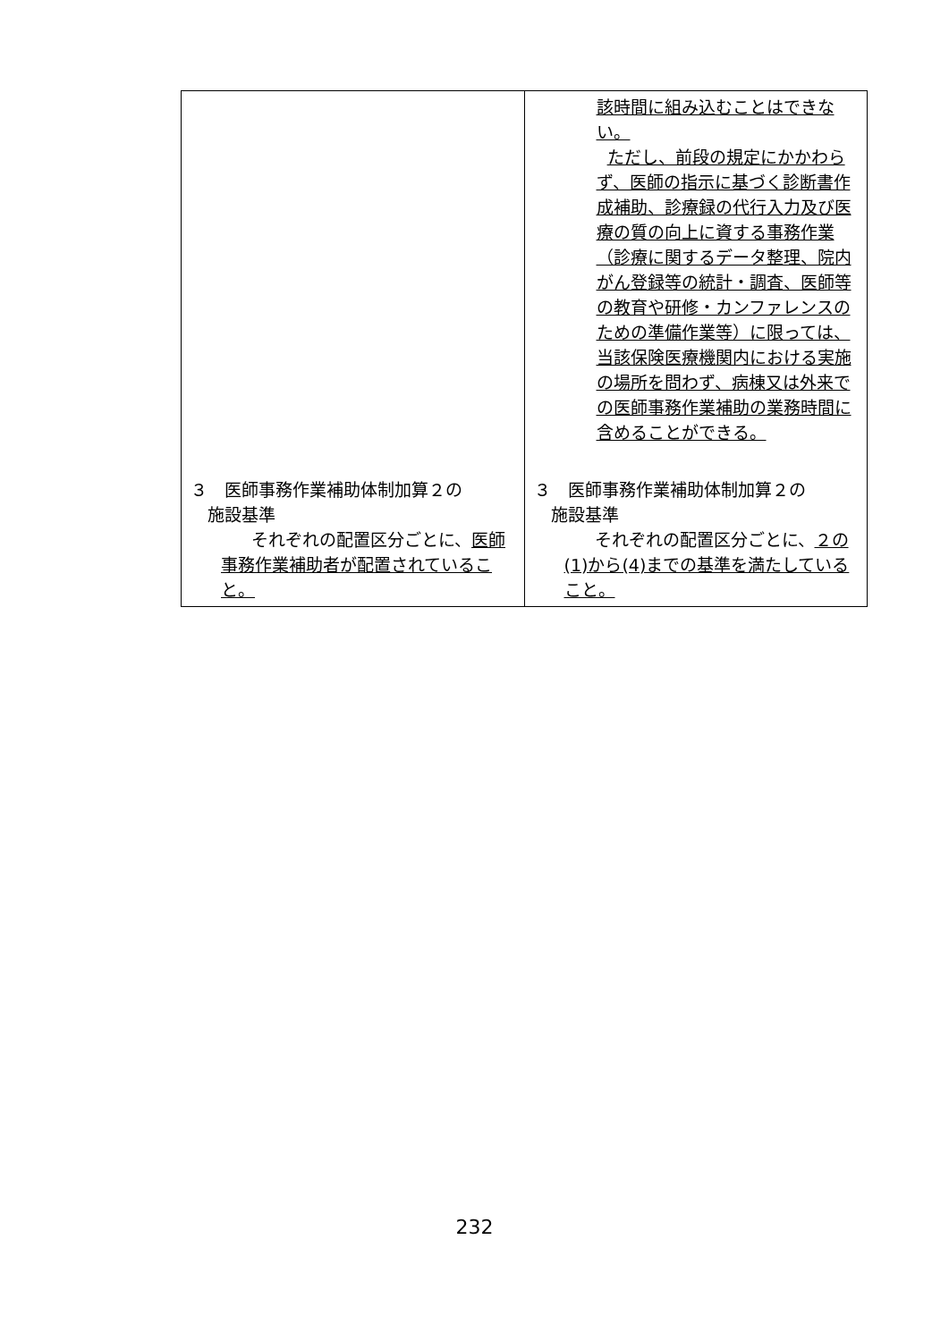| | 該時間に組み込むことはできない。 ただし、前段の規定にかかわらず、医師の指示に基づく診断書作成補助、診療録の代行入力及び医療の質の向上に資する事務作業（診療に関するデータ整理、院内がん登録等の統計・調査、医師等の教育や研修・カンファレンスのための準備作業等）に限っては、当該保険医療機関内における実施の場所を問わず、病棟又は外来での医師事務作業補助の業務時間に含めることができる。 |
| ３ 医師事務作業補助体制加算２の 施設基準 それぞれの配置区分ごとに、 医師事務作業補助者が配置されていること。 | ３ 医師事務作業補助体制加算２の 施設基準 それぞれの配置区分ごとに、 ２の(1)から(4)までの基準を満たしていること。 |
232